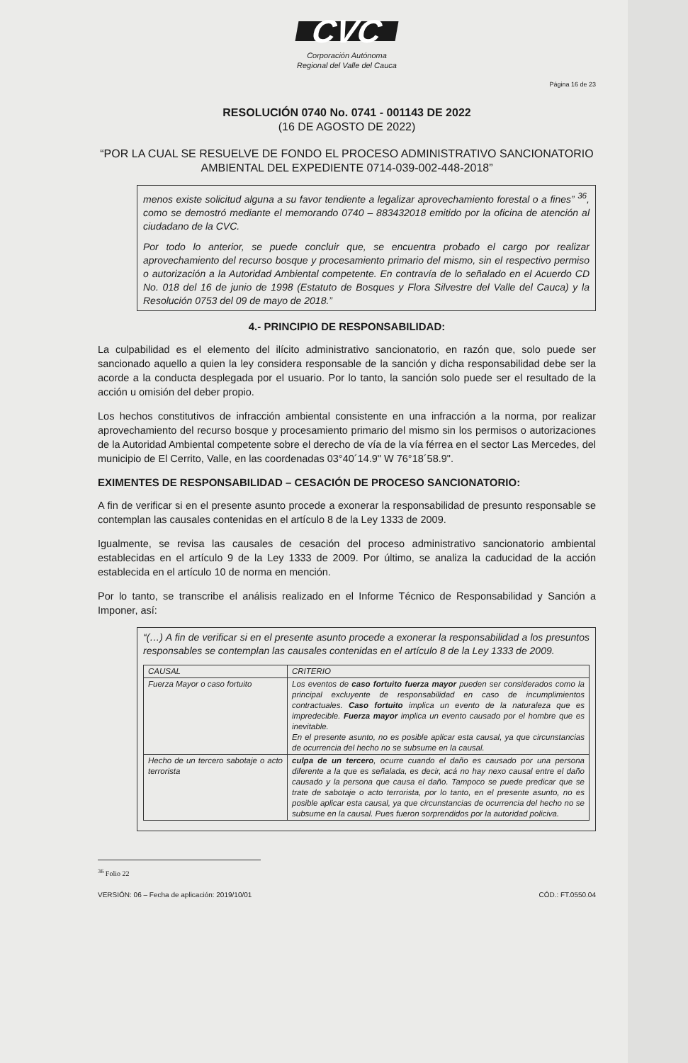CVC
Corporación Autónoma
Regional del Valle del Cauca
Página 16 de 23
RESOLUCIÓN 0740 No. 0741 - 001143 DE 2022
(16 DE AGOSTO DE 2022)
“POR LA CUAL SE RESUELVE DE FONDO EL PROCESO ADMINISTRATIVO SANCIONATORIO AMBIENTAL DEL EXPEDIENTE 0714-039-002-448-2018”
menos existe solicitud alguna a su favor tendiente a legalizar aprovechamiento forestal o a fines” <sup>36</sup>, como se demostró mediante el memorando 0740 – 883432018 emitido por la oficina de atención al ciudadano de la CVC.
Por todo lo anterior, se puede concluir que, se encuentra probado el cargo por realizar aprovechamiento del recurso bosque y procesamiento primario del mismo, sin el respectivo permiso o autorización a la Autoridad Ambiental competente. En contravía de lo señalado en el Acuerdo CD No. 018 del 16 de junio de 1998 (Estatuto de Bosques y Flora Silvestre del Valle del Cauca) y la Resolución 0753 del 09 de mayo de 2018.”
4.- PRINCIPIO DE RESPONSABILIDAD:
La culpabilidad es el elemento del ilícito administrativo sancionatorio, en razón que, solo puede ser sancionado aquello a quien la ley considera responsable de la sanción y dicha responsabilidad debe ser la acorde a la conducta desplegada por el usuario. Por lo tanto, la sanción solo puede ser el resultado de la acción u omisión del deber propio.
Los hechos constitutivos de infracción ambiental consistente en una infracción a la norma, por realizar aprovechamiento del recurso bosque y procesamiento primario del mismo sin los permisos o autorizaciones de la Autoridad Ambiental competente sobre el derecho de vía de la vía férrea en el sector Las Mercedes, del municipio de El Cerrito, Valle, en las coordenadas 03°40´14.9" W 76°18´58.9".
EXIMENTES DE RESPONSABILIDAD – CESACIÓN DE PROCESO SANCIONATORIO:
A fin de verificar si en el presente asunto procede a exonerar la responsabilidad de presunto responsable se contemplan las causales contenidas en el artículo 8 de la Ley 1333 de 2009.
Igualmente, se revisa las causales de cesación del proceso administrativo sancionatorio ambiental establecidas en el artículo 9 de la Ley 1333 de 2009. Por último, se analiza la caducidad de la acción establecida en el artículo 10 de norma en mención.
Por lo tanto, se transcribe el análisis realizado en el Informe Técnico de Responsabilidad y Sanción a Imponer, así:
“(…) A fin de verificar si en el presente asunto procede a exonerar la responsabilidad a los presuntos responsables se contemplan las causales contenidas en el artículo 8 de la Ley 1333 de 2009.
| CAUSAL | CRITERIO |
| --- | --- |
| Fuerza Mayor o caso fortuito | Los eventos de caso fortuito fuerza mayor pueden ser considerados como la principal excluyente de responsabilidad en caso de incumplimientos contractuales. Caso fortuito implica un evento de la naturaleza que es impredecible. Fuerza mayor implica un evento causado por el hombre que es inevitable. En el presente asunto, no es posible aplicar esta causal, ya que circunstancias de ocurrencia del hecho no se subsume en la causal. |
| Hecho de un tercero sabotaje o acto terrorista | culpa de un tercero , ocurre cuando el daño es causado por una persona diferente a la que es señalada, es decir, acá no hay nexo causal entre el daño causado y la persona que causa el daño. Tampoco se puede predicar que se trate de sabotaje o acto terrorista, por lo tanto, en el presente asunto, no es posible aplicar esta causal, ya que circunstancias de ocurrencia del hecho no se subsume en la causal. Pues fueron sorprendidos por la autoridad policiva. |
<sup>36</sup> Folio 22
VERSIÓN: 06 – Fecha de aplicación: 2019/10/01 CÓD.: FT.0550.04